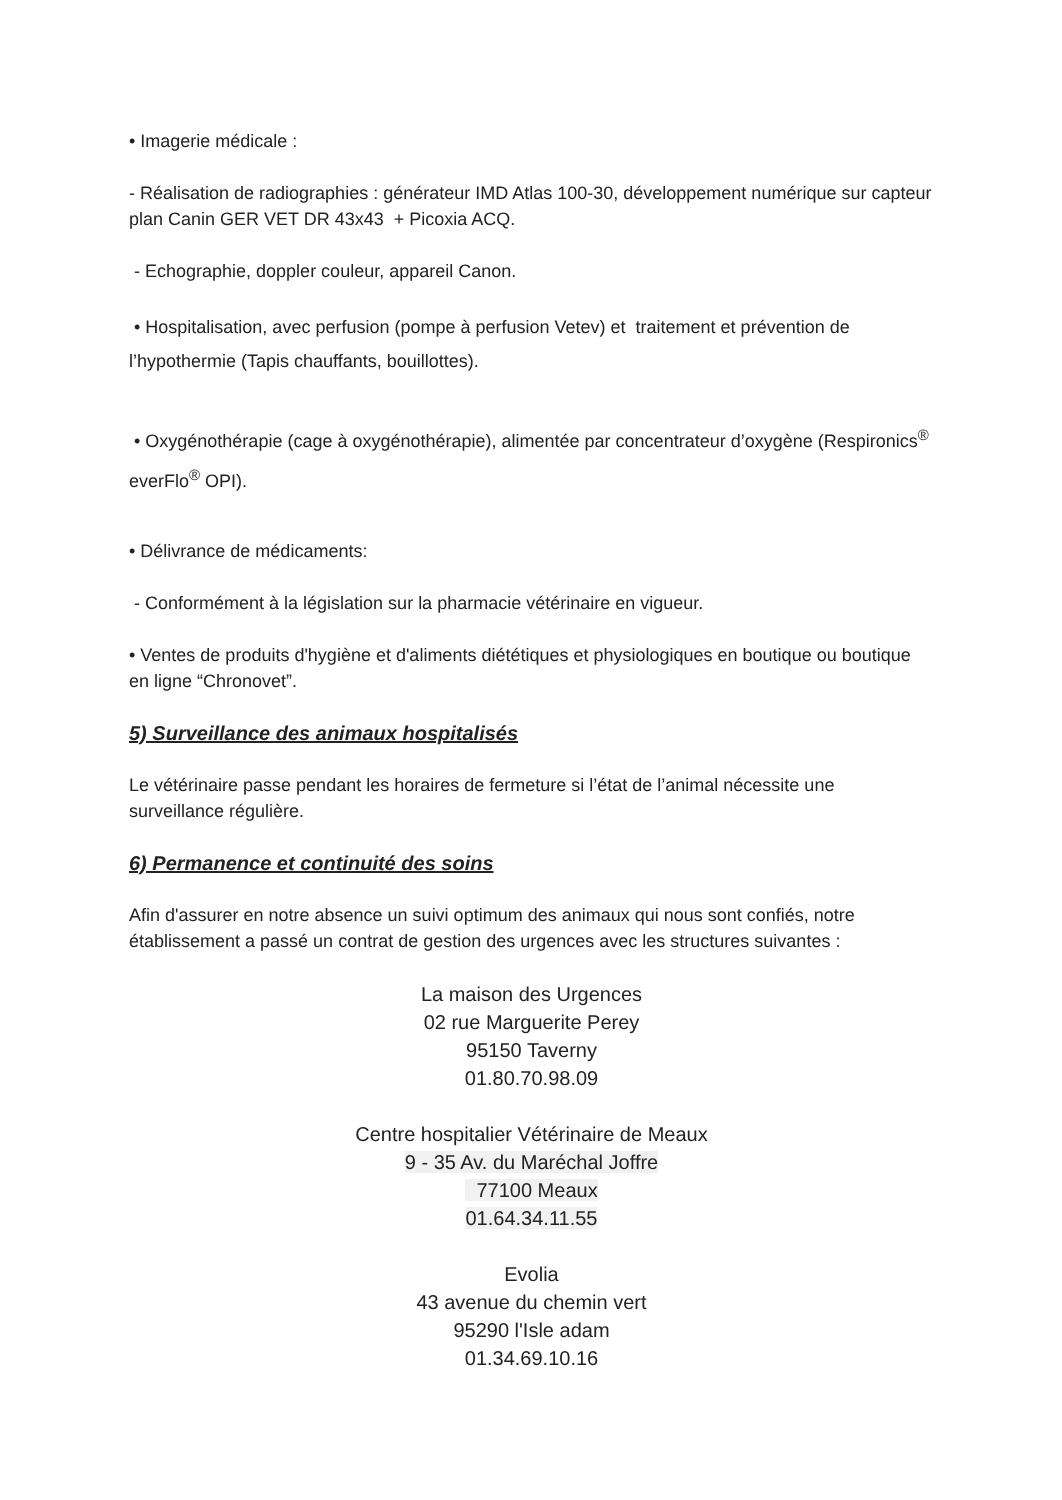• Imagerie médicale :
- Réalisation de radiographies : générateur IMD Atlas 100-30, développement numérique sur capteur plan Canin GER VET DR 43x43 + Picoxia ACQ.
- Echographie, doppler couleur, appareil Canon.
• Hospitalisation, avec perfusion (pompe à perfusion Vetev) et traitement et prévention de l’hypothermie (Tapis chauffants, bouillottes).
• Oxygénothérapie (cage à oxygénothérapie), alimentée par concentrateur d’oxygène (Respironics<sup>®</sup> everFlo<sup>®</sup> OPI).
• Délivrance de médicaments:
- Conformément à la législation sur la pharmacie vétérinaire en vigueur.
• Ventes de produits d'hygiène et d'aliments diététiques et physiologiques en boutique ou boutique en ligne “Chronovet”.
5) Surveillance des animaux hospitalisés
Le vétérinaire passe pendant les horaires de fermeture si l’état de l’animal nécessite une surveillance régulière.
6) Permanence et continuité des soins
Afin d'assurer en notre absence un suivi optimum des animaux qui nous sont confiés, notre établissement a passé un contrat de gestion des urgences avec les structures suivantes :
La maison des Urgences
02 rue Marguerite Perey
95150 Taverny
01.80.70.98.09
Centre hospitalier Vétérinaire de Meaux
9 - 35 Av. du Maréchal Joffre
77100 Meaux
01.64.34.11.55
Evolia
43 avenue du chemin vert
95290 l'Isle adam
01.34.69.10.16